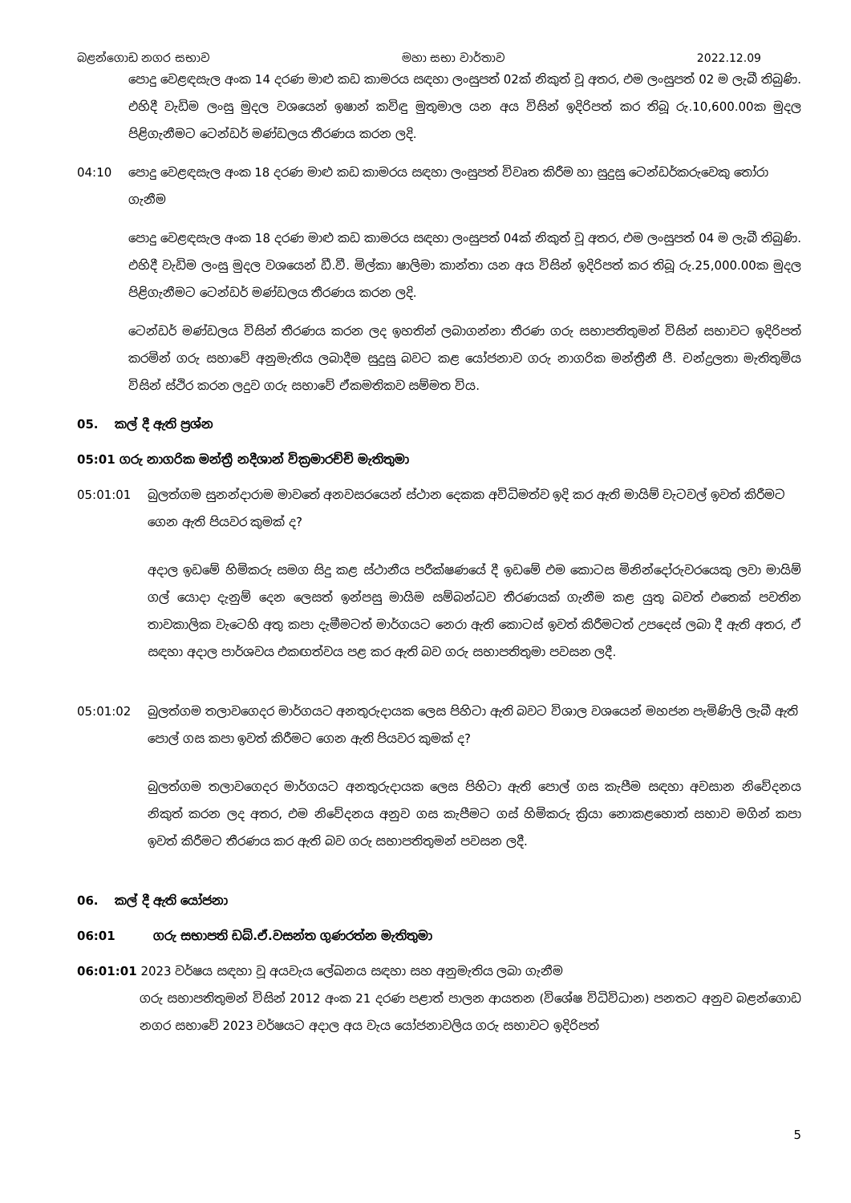බළන්ගොඩ නගර සභාව මහා සභා වාර්තාව 2022.12.09
පොදු වෙළඳසැල අංක 14 දරණ මාළු කඩ කාමරය සඳහා ලංසුපත් 02ක් නිකුත් වූ අතර, එම ලංසුපත් 02 ම ලැබී තිබුණි. එහිදී වැඩිම ලංසු මුදල වශයෙන් ඉෂාන් කවිඳු මුතුමාල යන අය විසින් ඉදිරිපත් කර තිබූ රු.10,600.00ක මුදල පිළිගැනීමට ටෙන්ඩර් මණ්ඩලය තීරණය කරන ලදි.
04:10 පොදු වෙළඳසැල අංක 18 දරණ මාළු කඩ කාමරය සඳහා ලංසුපත් විවෘත කිරීම හා සුදුසු ටෙන්ඩර්කරුවෙකු තෝරා ගැනීම
පොදු වෙළඳසැල අංක 18 දරණ මාළු කඩ කාමරය සඳහා ලංසුපත් 04ක් නිකුත් වූ අතර, එම ලංසුපත් 04 ම ලැබී තිබුණි. එහිදී වැඩිම ලංසු මුදල වශයෙන් ඩී.වී. මිල්කා ෂාලිමා කාන්තා යන අය විසින් ඉදිරිපත් කර තිබූ රු.25,000.00ක මුදල පිළිගැනීමට ටෙන්ඩර් මණ්ඩලය තීරණය කරන ලදි.
ටෙන්ඩර් මණ්ඩලය විසින් තීරණය කරන ලද ඉහතින් ලබාගන්නා තීරණ ගරු සභාපතිතුමන් විසින් සභාවට ඉදිරිපත් කරමින් ගරු සභාවේ අනුමැතිය ලබාදීම සුදුසු බවට කළ යෝජනාව ගරු නාගරික මන්ත්‍රීනී ජී. චන්ද්‍රලතා මැතිතුමිය විසින් ස්ථිර කරන ලදුව ගරු සභාවේ ඒකමතිකව සම්මත විය.
05. කල් දී ඇති ප්‍රශ්න
05:01 ගරු නාගරික මන්ත්‍රී නදීශාන් වික්‍රමාරච්චි මැතිතුමා
05:01:01 බුලත්ගම සුනන්දාරාම මාවතේ අනවසරයෙන් ස්ථාන දෙකක අවිධිමත්ව ඉදි කර ඇති මායිම් වැටවල් ඉවත් කිරීමට ගෙන ඇති පියවර කුමක් ද?
අදාල ඉඩමේ හිමිකරු සමග සිදු කළ ස්ථානීය පරීක්ෂණයේ දී ඉඩමේ එම කොටස මිනින්දෝරුවරයෙකු ලවා මායිම් ගල් යොදා දැනුම් දෙන ලෙසත් ඉන්පසු මායිම සම්බන්ධව තීරණයක් ගැනීම කළ යුතු බවත් එතෙක් පවතින තාවකාලික වැටෙහි අතු කපා දැමීමටත් මාර්ගයට නෙරා ඇති කොටස් ඉවත් කිරීමටත් උපදෙස් ලබා දී ඇති අතර, ඒ සඳහා අදාල පාර්ශවය එකඟත්වය පළ කර ඇති බව ගරු සභාපතිතුමා පවසන ලදී.
05:01:02 බුලත්ගම තලාවගෙදර මාර්ගයට අනතුරුදායක ලෙස පිහිටා ඇති බවට විශාල වශයෙන් මහජන පැමිණිලි ලැබී ඇති පොල් ගස කපා ඉවත් කිරීමට ගෙන ඇති පියවර කුමක් ද?
බුලත්ගම තලාවගෙදර මාර්ගයට අනතුරුදායක ලෙස පිහිටා ඇති පොල් ගස කැපීම සඳහා අවසාන නිවේදනය නිකුත් කරන ලද අතර, එම නිවේදනය අනුව ගස කැපීමට ගස් හිමිකරු ක්‍රියා නොකළහොත් සභාව මගින් කපා ඉවත් කිරීමට තීරණය කර ඇති බව ගරු සභාපතිතුමන් පවසන ලදී.
06. කල් දී ඇති යෝජනා
06:01 ගරු සභාපති ඩබ්.ඒ.වසන්ත ගුණරත්න මැතිතුමා
06:01:01 2023 වර්ෂය සඳහා වූ අයවැය ලේඛනය සඳහා සහ අනුමැතිය ලබා ගැනීම
ගරු සභාපතිතුමන් විසින් 2012 අංක 21 දරණ පළාත් පාලන ආයතන (විශේෂ විධිවිධාන) පනතට අනුව බළන්ගොඩ නගර සභාවේ 2023 වර්ෂයට අදාල අය වැය යෝජනාවලිය ගරු සභාවට ඉදිරිපත්
5